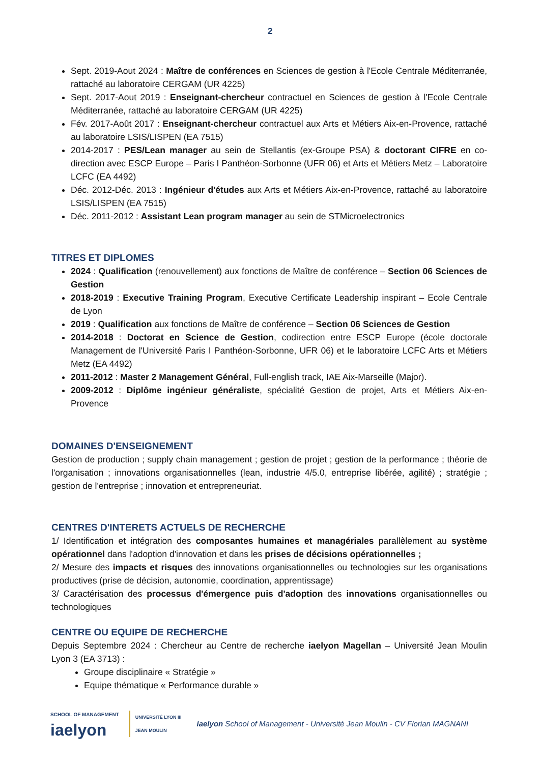2
Sept. 2019-Aout 2024 : Maître de conférences en Sciences de gestion à l'Ecole Centrale Méditerranée, rattaché au laboratoire CERGAM (UR 4225)
Sept. 2017-Aout 2019 : Enseignant-chercheur contractuel en Sciences de gestion à l'Ecole Centrale Méditerranée, rattaché au laboratoire CERGAM (UR 4225)
Fév. 2017-Août 2017 : Enseignant-chercheur contractuel aux Arts et Métiers Aix-en-Provence, rattaché au laboratoire LSIS/LISPEN (EA 7515)
2014-2017 : PES/Lean manager au sein de Stellantis (ex-Groupe PSA) & doctorant CIFRE en co-direction avec ESCP Europe – Paris I Panthéon-Sorbonne (UFR 06) et Arts et Métiers Metz – Laboratoire LCFC (EA 4492)
Déc. 2012-Déc. 2013 : Ingénieur d'études aux Arts et Métiers Aix-en-Provence, rattaché au laboratoire LSIS/LISPEN (EA 7515)
Déc. 2011-2012 : Assistant Lean program manager au sein de STMicroelectronics
TITRES ET DIPLOMES
2024 : Qualification (renouvellement) aux fonctions de Maître de conférence – Section 06 Sciences de Gestion
2018-2019 : Executive Training Program, Executive Certificate Leadership inspirant – Ecole Centrale de Lyon
2019 : Qualification aux fonctions de Maître de conférence – Section 06 Sciences de Gestion
2014-2018 : Doctorat en Science de Gestion, codirection entre ESCP Europe (école doctorale Management de l'Université Paris I Panthéon-Sorbonne, UFR 06) et le laboratoire LCFC Arts et Métiers Metz (EA 4492)
2011-2012 : Master 2 Management Général, Full-english track, IAE Aix-Marseille (Major).
2009-2012 : Diplôme ingénieur généraliste, spécialité Gestion de projet, Arts et Métiers Aix-en-Provence
DOMAINES D'ENSEIGNEMENT
Gestion de production ; supply chain management ; gestion de projet ; gestion de la performance ; théorie de l'organisation ; innovations organisationnelles (lean, industrie 4/5.0, entreprise libérée, agilité) ; stratégie ; gestion de l'entreprise ; innovation et entrepreneuriat.
CENTRES D'INTERETS ACTUELS DE RECHERCHE
1/ Identification et intégration des composantes humaines et managériales parallèlement au système opérationnel dans l'adoption d'innovation et dans les prises de décisions opérationnelles ;
2/ Mesure des impacts et risques des innovations organisationnelles ou technologies sur les organisations productives (prise de décision, autonomie, coordination, apprentissage)
3/ Caractérisation des processus d'émergence puis d'adoption des innovations organisationnelles ou technologiques
CENTRE OU EQUIPE DE RECHERCHE
Depuis Septembre 2024 : Chercheur au Centre de recherche iaelyon Magellan – Université Jean Moulin Lyon 3 (EA 3713) :
Groupe disciplinaire « Stratégie »
Equipe thématique « Performance durable »
SCHOOL OF MANAGEMENT
iaelyon
UNIVERSITÉ LYON III
JEAN MOULIN
iaelyon School of Management - Université Jean Moulin - CV Florian MAGNANI